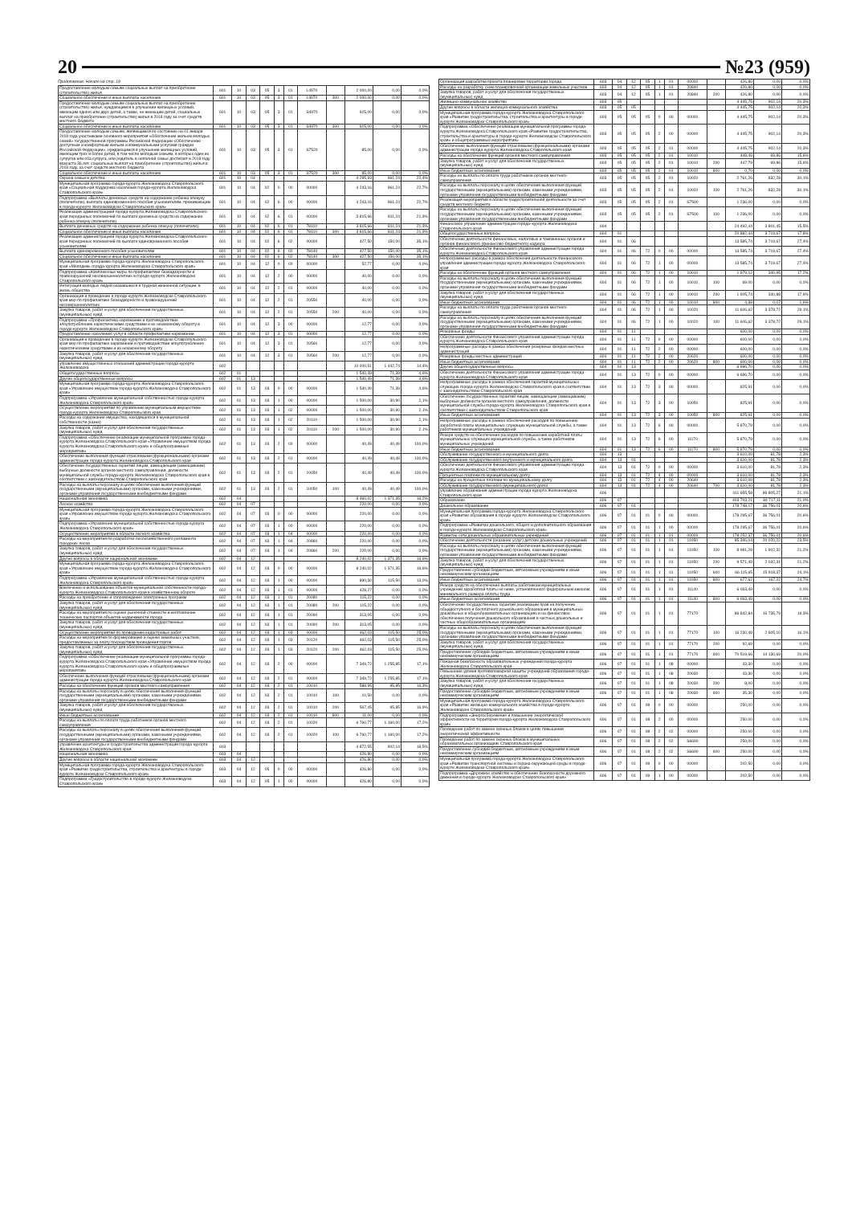20 №23 (959)
Продолжение. Начало на стр. 19
| Предоставление молодым семьям социальных выплат на приобретение (строительство) жилья | 601 | 10 | 03 | 05 | 3 | 01 | L4970 | | 2 000,00 | 0,00 | 0,0% |
| Социальное обеспечение и иные выплаты населению | 601 | 10 | 03 | 05 | 3 | 01 | L4970 | 300 | 2 000,00 | 0,00 | 0,0% |
| Предоставление молодым семьям социальных выплат на приобретение (строительство) жилья, нуждающимся в улучшении жилищных условий, имеющим одного или двух детей, а также, не имеющим детей, социальных выплат на приобретение (строительство) жилья в 2018 году за счет средств местного бюджета | 601 | 10 | 03 | 05 | 3 | 01 | S4970 | | 915,00 | 0,00 | 0,0% |
| Социальное обеспечение и иные выплаты населению | 601 | 10 | 03 | 05 | 3 | 01 | S4970 | 300 | 915,00 | 0,00 | 0,0% |
| Предоставление молодым семьям, являющимся по состоянию на 01 января 2018 года участниками основного мероприятия «Обеспечение жильем молодых семей» государственной программы Российской Федерации «Обеспечение доступным и комфортным жильем и коммунальными услугами граждан Российской Федерации», нуждающимся в улучшении жилищных условий, имеющим трех и более детей, в том числе молодым семьям, в которых один из супругов или оба супруга, или родитель в неполной семье достигает в 2018 году возраста 36 лет, социальных выплат на приобретение (строительство) жилья в 2018 году, за счет средств местного бюджета | 601 | 10 | 03 | 05 | 3 | 01 | S7520 | | 85,00 | 0,00 | 0,0% |
| Социальное обеспечение и иные выплаты населению | 601 | 10 | 03 | 05 | 3 | 01 | S7520 | 300 | 85,00 | 0,00 | 0,0% |
| Охрана семьи и детства | 601 | 10 | 04 | | | | | | 4 295,93 | 961,24 | 22,4% |
| Муниципальная программа города-курорта Железноводска Ставропольского края «Социальная поддержка населения города-курорта Железноводска Ставропольского края» | 601 | 10 | 04 | 02 | 0 | 00 | 00000 | | 4 243,16 | 961,24 | 22,7% |
| Подпрограмма «Выплаты денежных средств на содержание ребенка опекуну (попечителю), выплата единовременного пособия усыновителям, проживающим в городе-курорте Железноводске Ставропольского края» | 601 | 10 | 04 | 02 | 6 | 00 | 00000 | | 4 243,16 | 961,24 | 22,7% |
| Реализация администрацией города-курорта Железноводска Ставропольского края переданных полномочий по выплате денежных средств на содержание ребенка опекуну (попечителю) | 601 | 10 | 04 | 02 | 6 | 01 | 00000 | | 3 815,66 | 811,24 | 21,3% |
| Выплата денежных средств на содержание ребенка опекуну (попечителю) | 601 | 10 | 04 | 02 | 6 | 01 | 78110 | | 3 815,66 | 811,24 | 21,3% |
| Социальное обеспечение и иные выплаты населению | 601 | 10 | 04 | 02 | 6 | 01 | 78110 | 300 | 3 815,66 | 811,24 | 21,3% |
| Реализация администрацией города-курорта Железноводска Ставропольского края переданных полномочий по выплате единовременного пособия усыновителям | 601 | 10 | 04 | 02 | 6 | 02 | 00000 | | 427,50 | 150,00 | 35,1% |
| Выплата единовременного пособия усыновителям | 601 | 10 | 04 | 02 | 6 | 02 | 78140 | | 427,50 | 150,00 | 35,1% |
| Социальное обеспечение и иные выплаты населению | 601 | 10 | 04 | 02 | 6 | 02 | 78140 | 300 | 427,50 | 150,00 | 35,1% |
| Муниципальная программа города-курорта Железноводска Ставропольского края «Молодежь города-курорта Железноводска Ставропольского края» | 601 | 10 | 04 | 12 | 0 | 00 | 00000 | | 52,77 | 0,00 | 0,0% |
| Подпрограмма «Комплексные меры по профилактике безнадзорности и правонарушений несовершеннолетних в городе-курорте Железноводске Ставропольского края» | 601 | 10 | 04 | 12 | 2 | 00 | 00000 | | 40,00 | 0,00 | 0,0% |
| Интеграция молодых людей оказавшихся в трудной жизненной ситуации, в жизнь общества | 601 | 10 | 04 | 12 | 2 | 01 | 00000 | | 40,00 | 0,00 | 0,0% |
| Организация и проведение в городе-курорте Железноводске Ставропольского края мер по профилактике безнадзорности и правонарушений несовершеннолетних | 601 | 10 | 04 | 12 | 2 | 01 | 20550 | | 40,00 | 0,00 | 0,0% |
| Закупка товаров, работ и услуг для обеспечения государственных (муниципальных) нужд | 601 | 10 | 04 | 12 | 2 | 01 | 20550 | 200 | 40,00 | 0,00 | 0,0% |
| Подпрограмма «Профилактика наркомании и противодействие злоупотреблению наркотическими средствами и их незаконному обороту в городе-курорте Железноводске Ставропольского края» | 601 | 10 | 04 | 12 | 3 | 00 | 00000 | | 12,77 | 0,00 | 0,0% |
| Предоставление населению услуг в области профилактики наркомании | 601 | 10 | 04 | 12 | 3 | 01 | 00000 | | 12,77 | 0,00 | 0,0% |
| Организация и проведение в городе-курорте Железноводске Ставропольского края мер по профилактике наркомании и противодействии злоупотреблению наркотическими средствами и их незаконному обороту | 601 | 10 | 04 | 12 | 3 | 01 | 20560 | | 12,77 | 0,00 | 0,0% |
| Закупка товаров, работ и услуг для обеспечения государственных (муниципальных) нужд | 601 | 10 | 04 | 12 | 3 | 01 | 20560 | 200 | 12,77 | 0,00 | 0,0% |
| управление имущественных отношений администрации города-курорта Железноводска | 602 | | | | | | | | 10 000,51 | 1 442,74 | 14,4% |
| Общегосударственные вопросы | 602 | 01 | | | | | | | 1 540,49 | 71,39 | 4,6% |
| Другие общегосударственные вопросы | 602 | 01 | 13 | | | | | | 1 540,49 | 71,39 | 4,6% |
| Муниципальная программа города-курорта Железноводска Ставропольского края «Управление имуществом города-курорта Железноводска Ставропольского края» | 602 | 01 | 13 | 03 | 0 | 00 | 00000 | | 1 540,49 | 71,39 | 4,6% |
| Подпрограмма «Управление муниципальной собственностью города-курорта Железноводска Ставропольского края» | 602 | 01 | 13 | 03 | 1 | 00 | 00000 | | 1 500,00 | 30,90 | 2,1% |
| Осуществление мероприятий по управлению муниципальным имуществом города-курорта Железноводска Ставропольского края | 602 | 01 | 13 | 03 | 1 | 02 | 00000 | | 1 500,00 | 30,90 | 2,1% |
| Расходы на содержание имущества, находящегося в муниципальной собственности (казне) | 602 | 01 | 13 | 03 | 1 | 02 | 20110 | | 1 500,00 | 30,90 | 2,1% |
| Закупка товаров, работ и услуг для обеспечения государственных (муниципальных) нужд | 602 | 01 | 13 | 03 | 1 | 02 | 20110 | 200 | 1 500,00 | 30,90 | 2,1% |
| Подпрограмма «Обеспечение реализации муниципальной программы города-курорта Железноводска Ставропольского края «Управление имуществом города-курорта Железноводска Ставропольского края» и общепрограммные мероприятия» | 602 | 01 | 13 | 03 | 2 | 00 | 00000 | | 40,49 | 40,49 | 100,0% |
| Обеспечение выполнения функций отраслевыми (функциональными) органами администрации города-курорта Железноводска Ставропольского края | 602 | 01 | 13 | 03 | 2 | 01 | 00000 | | 40,49 | 40,49 | 100,0% |
| Обеспечение государственных гарантий лицам, замещающим (замещавшим) выборные должности органов местного самоуправления, должности муниципальной службы города-курорта Железноводска Ставропольского края в соответствии с законодательством Ставропольского края | 602 | 01 | 13 | 03 | 2 | 01 | 10050 | | 40,49 | 40,49 | 100,0% |
| Расходы на выплаты персоналу в целях обеспечения выполнения функций государственными (муниципальными) органами, казенными учреждениями, органами управления государственными внебюджетными фондами | 602 | 01 | 13 | 03 | 2 | 01 | 10050 | 100 | 40,49 | 40,49 | 100,0% |
| Национальная экономика | 602 | 04 | | | | | | | 8 460,02 | 1 371,35 | 16,2% |
| Лесное хозяйство | 602 | 04 | 07 | | | | | | 220,00 | 0,00 | 0,0% |
| Муниципальная программа города-курорта Железноводска Ставропольского края «Управление имуществом города-курорта Железноводска Ставропольского края» | 602 | 04 | 07 | 03 | 0 | 00 | 00000 | | 220,00 | 0,00 | 0,0% |
| Подпрограмма «Управление муниципальной собственностью города-курорта Железноводска Ставропольского края» | 602 | 04 | 07 | 03 | 1 | 00 | 00000 | | 220,00 | 0,00 | 0,0% |
| Осуществление мероприятий в области лесного хозяйства | 602 | 04 | 07 | 03 | 1 | 04 | 00000 | | 220,00 | 0,00 | 0,0% |
| Расходы на мероприятия по разработке лесохозяйственного регламента городских лесов | 602 | 04 | 07 | 03 | 1 | 04 | 20860 | | 220,00 | 0,00 | 0,0% |
| Закупка товаров, работ и услуг для обеспечения государственных (муниципальных) нужд | 602 | 04 | 07 | 03 | 1 | 04 | 20860 | 200 | 220,00 | 0,00 | 0,0% |
| Другие вопросы в области национальной экономики | 602 | 04 | 12 | | | | | | 8 240,02 | 1 371,35 | 16,6% |
| Муниципальная программа города-курорта Железноводска Ставропольского края «Управление имуществом города-курорта Железноводска Ставропольского края» | 602 | 04 | 12 | 03 | 0 | 00 | 00000 | | 8 240,02 | 1 371,35 | 16,6% |
| Подпрограмма «Управление муниципальной собственностью города-курорта Железноводска Ставропольского края» | 602 | 04 | 12 | 03 | 1 | 00 | 00000 | | 890,30 | 115,50 | 13,0% |
| Вовлечение и использование объектов муниципальной собственности города-курорта Железноводска Ставропольского края в хозяйственном обороте | 602 | 04 | 12 | 03 | 1 | 01 | 00000 | | 428,27 | 0,00 | 0,0% |
| Расходы на приобретение и сопровождение электронных программ | 602 | 04 | 12 | 03 | 1 | 01 | 20080 | | 115,22 | 0,00 | 0,0% |
| Закупка товаров, работ и услуг для обеспечения государственных (муниципальных) нужд | 602 | 04 | 12 | 03 | 1 | 01 | 20080 | 200 | 115,22 | 0,00 | 0,0% |
| Расходы на мероприятия по оценке рыночной стоимости и изготовление технических паспортов объектов недвижимости города | 602 | 04 | 12 | 03 | 1 | 01 | 20090 | | 313,05 | 0,00 | 0,0% |
| Закупка товаров, работ и услуг для обеспечения государственных (муниципальных) нужд | 602 | 04 | 12 | 03 | 1 | 01 | 20090 | 200 | 313,05 | 0,00 | 0,0% |
| Осуществление мероприятий по проведению кадастровых работ | 602 | 04 | 12 | 03 | 1 | 03 | 00000 | | 462,03 | 115,50 | 25,0% |
| Расходы на мероприятия по формированию и оценке земельных участков, предоставляемых за плату посредством проведения торгов | 602 | 04 | 12 | 03 | 1 | 03 | 20120 | | 462,03 | 115,50 | 25,0% |
| Закупка товаров, работ и услуг для обеспечения государственных (муниципальных) нужд | 602 | 04 | 12 | 03 | 1 | 03 | 20120 | 200 | 462,03 | 115,50 | 25,0% |
| Подпрограмма «Обеспечение реализации муниципальной программы города-курорта Железноводска Ставропольского края «Управление имуществом города-курорта Железноводска Ставропольского края» и общепрограммные мероприятия» | 602 | 04 | 12 | 03 | 2 | 00 | 00000 | | 7 349,72 | 1 255,85 | 17,1% |
| Обеспечение выполнения функций отраслевыми (функциональными) органами администрации города-курорта Железноводска Ставропольского края | 602 | 04 | 12 | 03 | 2 | 01 | 00000 | | 7 349,72 | 1 255,85 | 17,1% |
| Расходы на обеспечение функций органов местного самоуправления | 602 | 04 | 12 | 03 | 2 | 01 | 10010 | | 588,95 | 95,85 | 16,3% |
| Расходы на выплаты персоналу в целях обеспечения выполнения функций государственными (муниципальными) органами, казенными учреждениями, органами управления государственными внебюджетными фондами | 602 | 04 | 12 | 03 | 2 | 01 | 10010 | 100 | 10,50 | 0,00 | 0,0% |
| Закупка товаров, работ и услуг для обеспечения государственных (муниципальных) нужд | 602 | 04 | 12 | 03 | 2 | 01 | 10010 | 200 | 567,45 | 95,85 | 16,9% |
| Иные бюджетные ассигнования | 602 | 04 | 12 | 03 | 2 | 01 | 10010 | 800 | 11,00 | 0,00 | 0,0% |
| Расходы на выплаты по оплате труда работников органов местного самоуправления | 602 | 04 | 12 | 03 | 2 | 01 | 10020 | | 6 760,77 | 1 160,00 | 17,2% |
| Расходы на выплаты персоналу в целях обеспечения выполнения функций государственными (муниципальными) органами, казенными учреждениями, органами управления государственными внебюджетными фондами | 602 | 04 | 12 | 03 | 2 | 01 | 10020 | 100 | 6 760,77 | 1 160,00 | 17,2% |
| управление архитектуры и градостроительства администрации города-курорта Железноводска Ставропольского края | 603 | | | | | | | | 4 872,55 | 902,14 | 18,5% |
| Национальная экономика | 603 | 04 | | | | | | | 426,80 | 0,00 | 0,0% |
| Другие вопросы в области национальной экономики | 603 | 04 | 12 | | | | | | 426,80 | 0,00 | 0,0% |
| Муниципальная программа города-курорта Железноводска Ставропольского края «Развитие градостроительства, строительства и архитектуры в городе-курорте Железноводске Ставропольского края» | 603 | 04 | 12 | 05 | 0 | 00 | 00000 | | 426,80 | 0,00 | 0,0% |
| Подпрограмма «Градостроительство в городе-курорте Железноводске Ставропольского края» | 603 | 04 | 12 | 05 | 1 | 00 | 00000 | | 426,80 | 0,00 | 0,0% |
| Организация разработки проекта планировки территории города | 603 | 04 | 12 | 05 | 1 | 01 | 00000 | | 426,80 | 0,00 | 0,0% |
| Расходы на разработку схем планировочной организации земельных участков | 603 | 04 | 12 | 05 | 1 | 01 | 20840 | | 426,80 | 0,00 | 0,0% |
| Закупка товаров, работ и услуг для обеспечения государственных (муниципальных) нужд | 603 | 04 | 12 | 05 | 1 | 01 | 20840 | 200 | 426,80 | 0,00 | 0,0% |
| Жилищно-коммунальное хозяйство | 603 | 05 | | | | | | | 4 445,75 | 902,14 | 20,3% |
| Другие вопросы в области жилищно-коммунального хозяйства | 603 | 05 | 05 | | | | | | 4 445,75 | 902,14 | 20,3% |
| Муниципальная программа города-курорта Железноводска Ставропольского края «Развитие градостроительства, строительства и архитектуры в городе-курорте Железноводске Ставропольского края» | 603 | 05 | 05 | 05 | 0 | 00 | 00000 | | 4 445,75 | 902,14 | 20,3% |
| Подпрограмма «Обеспечение реализации муниципальной программы города-курорта Железноводска Ставропольского края «Развитие градостроительства, строительства и архитектуры в городе-курорте Железноводске Ставропольского края» и общепрограммные мероприятия» | 603 | 05 | 05 | 05 | 2 | 00 | 00000 | | 4 445,75 | 902,14 | 20,3% |
| Обеспечение выполнения функций отраслевыми (функциональными) органами администрации города-курорта Железноводска Ставропольского края | 603 | 05 | 05 | 05 | 2 | 01 | 00000 | | 4 445,75 | 902,14 | 20,3% |
| Расходы на обеспечение функций органов местного самоуправления | 603 | 05 | 05 | 05 | 2 | 01 | 10010 | | 448,49 | 69,86 | 15,6% |
| Закупка товаров, работ и услуг для обеспечения государственных (муниципальных) нужд | 603 | 05 | 05 | 05 | 2 | 01 | 10010 | 200 | 447,79 | 69,86 | 15,6% |
| Иные бюджетные ассигнования | 603 | 05 | 05 | 05 | 2 | 01 | 10010 | 800 | 0,70 | 0,00 | 0,0% |
| Расходы на выплаты по оплате труда работников органов местного самоуправления | 603 | 05 | 05 | 05 | 2 | 01 | 10020 | | 2 761,26 | 832,28 | 30,1% |
| Расходы на выплаты персоналу в целях обеспечения выполнения функций государственными (муниципальными) органами, казенными учреждениями, органами управления государственными внебюджетными фондами | 603 | 05 | 05 | 05 | 2 | 01 | 10020 | 100 | 2 761,26 | 832,28 | 30,1% |
| Реализация мероприятий в области градостроительной деятельности за счет средств местного бюджета | 603 | 05 | 05 | 05 | 2 | 01 | S7500 | | 1 236,00 | 0,00 | 0,0% |
| Расходы на выплаты персоналу в целях обеспечения выполнения функций государственными (муниципальными) органами, казенными учреждениями, органами управления государственными внебюджетными фондами | 603 | 05 | 05 | 05 | 2 | 01 | S7500 | 100 | 1 236,00 | 0,00 | 0,0% |
| Финансовое управление администрации города–курорта Железноводска Ставропольского края | 604 | | | | | | | | 24 492,44 | 3 801,45 | 15,5% |
| Общегосударственные вопросы | 604 | 01 | | | | | | | 20 882,44 | 3 719,67 | 17,8% |
| Обеспечение деятельности финансовых, налоговых и таможенных органов и органов финансового (финансово-бюджетного) надзора | 604 | 01 | 06 | | | | | | 13 585,74 | 3 719,67 | 27,4% |
| Обеспечение деятельности Финансового управления администрации города-курорта Железноводска Ставропольского края | 604 | 01 | 06 | 72 | 0 | 00 | 00000 | | 13 585,74 | 3 719,67 | 27,4% |
| Непрограммные расходы в рамках обеспечения деятельности Финансового управления администрации города-курорта Железноводска Ставропольского края | 604 | 01 | 06 | 72 | 1 | 00 | 00000 | | 13 585,74 | 3 719,67 | 27,4% |
| Расходы на обеспечение функций органов местного самоуправления | 604 | 01 | 06 | 72 | 1 | 00 | 10010 | | 1 979,12 | 340,95 | 17,2% |
| Расходы на выплаты персоналу в целях обеспечения выполнения функций государственными (муниципальными) органами, казенными учреждениями, органами управления государственными внебюджетными фондами | 604 | 01 | 06 | 72 | 1 | 00 | 10010 | 100 | 69,00 | 0,00 | 0,0% |
| Закупка товаров, работ и услуг для обеспечения государственных (муниципальных) нужд | 604 | 01 | 06 | 72 | 1 | 00 | 10010 | 200 | 1 905,74 | 340,88 | 17,9% |
| Иные бюджетные ассигнования | 604 | 01 | 06 | 72 | 1 | 00 | 10010 | 800 | 4,38 | 0,07 | 1,6% |
| Расходы на выплаты по оплате труда работников органов местного самоуправления | 604 | 01 | 06 | 72 | 1 | 00 | 10020 | | 11 606,62 | 3 378,72 | 29,1% |
| Расходы на выплаты персоналу в целях обеспечения выполнения функций государственными (муниципальными) органами, казенными учреждениями, органами управления государственными внебюджетными фондами | 604 | 01 | 06 | 72 | 1 | 00 | 10020 | 100 | 11 606,62 | 3 378,72 | 29,1% |
| Резервные фонды | 604 | 01 | 11 | | | | | | 600,00 | 0,00 | 0,0% |
| Обеспечение деятельности Финансового управления администрации города-курорта Железноводска Ставропольского края | 604 | 01 | 11 | 72 | 0 | 00 | 00000 | | 600,00 | 0,00 | 0,0% |
| Непрограммные расходы в рамках обеспечения резервных фондов местных администраций | 604 | 01 | 11 | 72 | 2 | 00 | 00000 | | 600,00 | 0,00 | 0,0% |
| Резервные фонды местных администраций | 604 | 01 | 11 | 72 | 2 | 00 | 20620 | | 600,00 | 0,00 | 0,0% |
| Иные бюджетные ассигнования | 604 | 01 | 11 | 72 | 2 | 00 | 20620 | 800 | 600,00 | 0,00 | 0,0% |
| Другие общегосударственные вопросы | 604 | 01 | 13 | | | | | | 6 696,70 | 0,00 | 0,0% |
| Обеспечение деятельности Финансового управления администрации города-курорта Железноводска Ставропольского края | 604 | 01 | 13 | 72 | 0 | 00 | 00000 | | 6 696,70 | 0,00 | 0,0% |
| Непрограммные расходы в рамках обеспечения гарантий муниципальных служащих города-курорта Железноводска Ставропольского края в соответствии с законодательством Ставропольского края | 604 | 01 | 13 | 72 | 3 | 00 | 00000 | | 825,91 | 0,00 | 0,0% |
| Обеспечение государственных гарантий лицам, замещающим (замещавшим) выборные должности органов местного самоуправления, должности муниципальной службы города-курорта Железноводска Ставропольского края в соответствии с законодательством Ставропольского края | 604 | 01 | 13 | 72 | 3 | 00 | 10050 | | 825,91 | 0,00 | 0,0% |
| Иные бюджетные ассигнования | 604 | 01 | 13 | 72 | 3 | 00 | 10050 | 800 | 825,91 | 0,00 | 0,0% |
| Непрограммные расходы в рамках обеспечения расходов по повышению заработной платы муниципальных служащих муниципальной службы, а также работников муниципальных учреждений | 604 | 01 | 13 | 72 | 6 | 00 | 00000 | | 5 870,79 | 0,00 | 0,0% |
| Резерв средств на обеспечение расходов по повышению заработной платы муниципальных служащих муниципальной службы, а также работников муниципальных учреждений | 604 | 01 | 13 | 72 | 6 | 00 | 11170 | | 5 870,79 | 0,00 | 0,0% |
| Иные бюджетные ассигнования | 604 | 01 | 13 | 72 | 6 | 00 | 11170 | 800 | 5 870,79 | 0,00 | 0,0% |
| Обслуживание государственного и муниципального долга | 604 | 13 | | | | | | | 3 610,00 | 81,78 | 2,3% |
| Обслуживание государственного внутреннего и муниципального долга | 604 | 13 | 01 | | | | | | 3 610,00 | 81,78 | 2,3% |
| Обеспечение деятельности Финансового управления администрации города-курорта Железноводска Ставропольского края | 604 | 13 | 01 | 72 | 0 | 00 | 00000 | | 3 610,00 | 81,78 | 2,3% |
| Процентные платежи по муниципальному долгу | 604 | 13 | 01 | 72 | 4 | 00 | 00000 | | 3 610,00 | 81,78 | 2,3% |
| Расходы на процентные платежи по муниципальному долгу | 604 | 13 | 01 | 72 | 4 | 00 | 20640 | | 3 610,00 | 81,78 | 2,3% |
| Обслуживание государственного (муниципального) долга | 604 | 13 | 01 | 72 | 4 | 00 | 20640 | 700 | 3 610,00 | 81,78 | 2,3% |
| управление образования администрации города-курорта Железноводска Ставропольского края | 606 | | | | | | | | 411 655,58 | 86 805,27 | 21,1% |
| Образование | 606 | 07 | | | | | | | 403 703,21 | 84 717,11 | 21,0% |
| Дошкольное образование | 606 | 07 | 01 | | | | | | 178 748,17 | 36 756,01 | 20,6% |
| Муниципальная программа города-курорта Железноводска Ставропольского края «Развитие образования в городе-курорте Железноводске Ставропольского края» | 606 | 07 | 01 | 01 | 0 | 00 | 00000 | | 178 295,67 | 36 756,01 | 20,6% |
| Подпрограмма «Развитие дошкольного, общего и дополнительного образования в городе-курорте Железноводске Ставропольского края» | 606 | 07 | 01 | 01 | 1 | 00 | 00000 | | 178 295,67 | 36 756,01 | 20,6% |
| Развитие сети дошкольных образовательных учреждений | 606 | 07 | 01 | 01 | 1 | 01 | 00000 | | 178 252,37 | 36 756,01 | 20,6% |
| Обеспечение деятельности (оказание услуг) детских дошкольных учреждений | 606 | 07 | 01 | 01 | 1 | 01 | 11050 | | 85 346,04 | 20 020,22 | 23,5% |
| Расходы на выплаты персоналу в целях обеспечения выполнения функций государственными (муниципальными) органами, казенными учреждениями, органами управления государственными внебюджетными фондами | 606 | 07 | 01 | 01 | 1 | 01 | 11050 | 100 | 8 981,28 | 1 902,32 | 21,2% |
| Закупка товаров, работ и услуг для обеспечения государственных (муниципальных) нужд | 606 | 07 | 01 | 01 | 1 | 01 | 11050 | 200 | 9 571,49 | 2 032,31 | 21,2% |
| Предоставление субсидий бюджетным, автономным учреждениям и иным некоммерческим организациям | 606 | 07 | 01 | 01 | 1 | 01 | 11050 | 600 | 66 115,65 | 15 918,37 | 24,1% |
| Иные бюджетные ассигнования | 606 | 07 | 01 | 01 | 1 | 01 | 11050 | 800 | 677,62 | 167,22 | 24,7% |
| Резерв средств на обеспечение выплаты работникам муниципальных учреждений заработной платы не ниже, установленного федеральным законом, минимального размера оплаты труда | 606 | 07 | 01 | 01 | 1 | 01 | 11140 | | 6 063,49 | 0,00 | 0,0% |
| Иные бюджетные ассигнования | 606 | 07 | 01 | 01 | 1 | 01 | 11140 | 800 | 6 063,49 | 0,00 | 0,0% |
| Обеспечение государственных гарантий реализации прав на получение общедоступного и бесплатного дошкольного образования в муниципальных дошкольных и общеобразовательных организациях и на финансовое обеспечение получения дошкольного образования в частных дошкольных и частных общеобразовательных организациях | 606 | 07 | 01 | 01 | 1 | 01 | 77170 | | 86 842,84 | 16 735,79 | 19,3% |
| Расходы на выплаты персоналу в целях обеспечения выполнения функций государственными (муниципальными) органами, казенными учреждениями, органами управления государственными внебюджетными фондами | 606 | 07 | 01 | 01 | 1 | 01 | 77170 | 100 | 16 230,49 | 2 605,10 | 16,1% |
| Закупка товаров, работ и услуг для обеспечения государственных (муниципальных) нужд | 606 | 07 | 01 | 01 | 1 | 01 | 77170 | 200 | 92,69 | 0,00 | 0,0% |
| Предоставление субсидий бюджетным, автономным учреждениям и иным некоммерческим организациям | 606 | 07 | 01 | 01 | 1 | 01 | 77170 | 600 | 70 519,66 | 14 130,69 | 20,0% |
| Пожарная безопасность образовательных учреждений города-курорта Железноводска Ставропольского края | 606 | 07 | 01 | 01 | 1 | 08 | 00000 | | 43,30 | 0,00 | 0,0% |
| Повышение уровня противопожарной защиты учреждений образования города-курорта Железноводска Ставропольского края | 606 | 07 | 01 | 01 | 1 | 08 | 20030 | | 43,30 | 0,00 | 0,0% |
| Закупка товаров, работ и услуг для обеспечения государственных (муниципальных) нужд | 606 | 07 | 01 | 01 | 1 | 08 | 20030 | 200 | 8,00 | 0,00 | 0,0% |
| Предоставление субсидий бюджетным, автономным учреждениям и иным некоммерческим организациям | 606 | 07 | 01 | 01 | 1 | 08 | 20030 | 600 | 35,30 | 0,00 | 0,0% |
| Муниципальная программа города-курорта Железноводска Ставропольского края «Развитие жилищно-коммунального хозяйства в городе-курорте Железноводске Ставропольского края» | 606 | 07 | 01 | 08 | 0 | 00 | 00000 | | 250,00 | 0,00 | 0,0% |
| Подпрограмма «Энергосбережение и повышение энергетической эффективности на территории города-курорта Железноводска Ставропольского края» | 606 | 07 | 01 | 08 | 2 | 00 | 00000 | | 250,00 | 0,00 | 0,0% |
| Проведение работ по замене оконных блоков в целях повышения энергетической эффективности | 606 | 07 | 01 | 08 | 2 | 02 | 00000 | | 250,00 | 0,00 | 0,0% |
| Проведение работ по замене оконных блоков в муниципальных образовательных организациях Ставропольского края | 606 | 07 | 01 | 08 | 2 | 02 | S6690 | | 250,00 | 0,00 | 0,0% |
| Предоставление субсидий бюджетным, автономным учреждениям и иным некоммерческим организациям | 606 | 07 | 01 | 08 | 2 | 02 | S6690 | 600 | 250,00 | 0,00 | 0,0% |
| Муниципальная программа города-курорта Железноводска Ставропольского края «Развитие транспортной системы и охрана окружающей среды в городе-курорте Железноводске Ставропольского края» | 606 | 07 | 01 | 09 | 0 | 00 | 00000 | | 202,50 | 0,00 | 0,0% |
| Подпрограмма «Дорожное хозяйство и обеспечение безопасности дорожного движения в городе-курорте Железноводске Ставропольского края» | 606 | 07 | 01 | 09 | 1 | 00 | 00000 | | 202,50 | 0,00 | 0,0% |